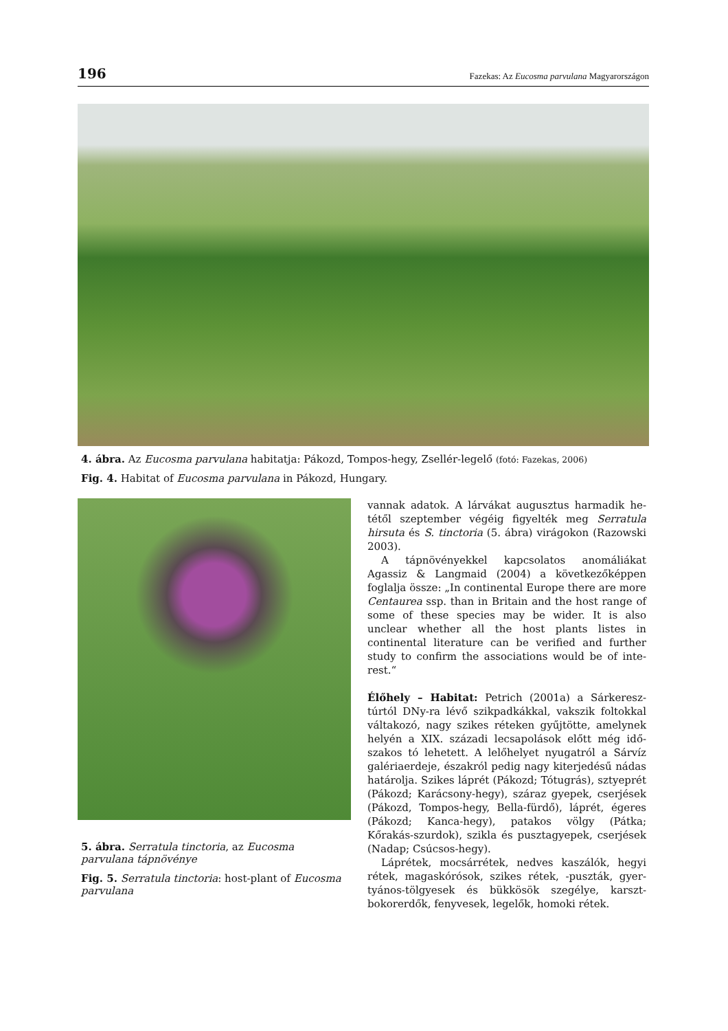196 Fazekas: Az Eucosma parvulana Magyarországon
4. ábra. Az Eucosma parvulana habitatja: Pákozd, Tompos-hegy, Zsellér-legelő (fotó: Fazekas, 2006)
Fig. 4. Habitat of Eucosma parvulana in Pákozd, Hungary.
5. ábra. Serratula tinctoria, az Eucosma parvulana tápnövénye
Fig. 5. Serratula tinctoria: host-plant of Eucosma parvulana
vannak adatok. A lárvákat augusztus harmadik he­tétől szeptember végéig figyelték meg Serratula hirsuta és S. tinctoria (5. ábra) virágokon (Razowski 2003).
A tápnövényekkel kapcsolatos anomáliákat Agassiz & Langmaid (2004) a következőképpen foglalja össze: „In continental Europe there are mo­re Centaurea ssp. than in Britain and the host range of some of these species may be wider. It is also unclear whether all the host plants listes in continental literature can be verified and further study to confirm the associations would be of inte­rest.“
Élőhely – Habitat: Petrich (2001a) a Sárkeresz­túrtól DNy-ra lévő szikpadkákkal, vakszik foltokkal váltakozó, nagy szikes réteken gyűjtötte, amelynek helyén a XIX. századi lecsapolások előtt még idő­szakos tó lehetett. A lelőhelyet nyugatról a Sárvíz galériaerdeje, északról pedig nagy kiterjedésű ná­das határolja. Szikes láprét (Pákozd; Tótugrás), sztyeprét (Pákozd; Karácsony-hegy), száraz gyepek, cserjések (Pákozd, Tompos-hegy, Bella-fürdő), láp­rét, égeres (Pákozd; Kanca-hegy), patakos völgy (Pátka; Kőrakás-szurdok), szikla és pusztagyepek, cserjések (Nadap; Csúcsos-hegy).
Láprétek, mocsárrétek, nedves kaszálók, hegyi rétek, magaskórósok, szikes rétek, -puszták, gyer­tyános-tölgyesek és bükkösök szegélye, karszt­bokorerdők, fenyvesek, legelők, homoki rétek.